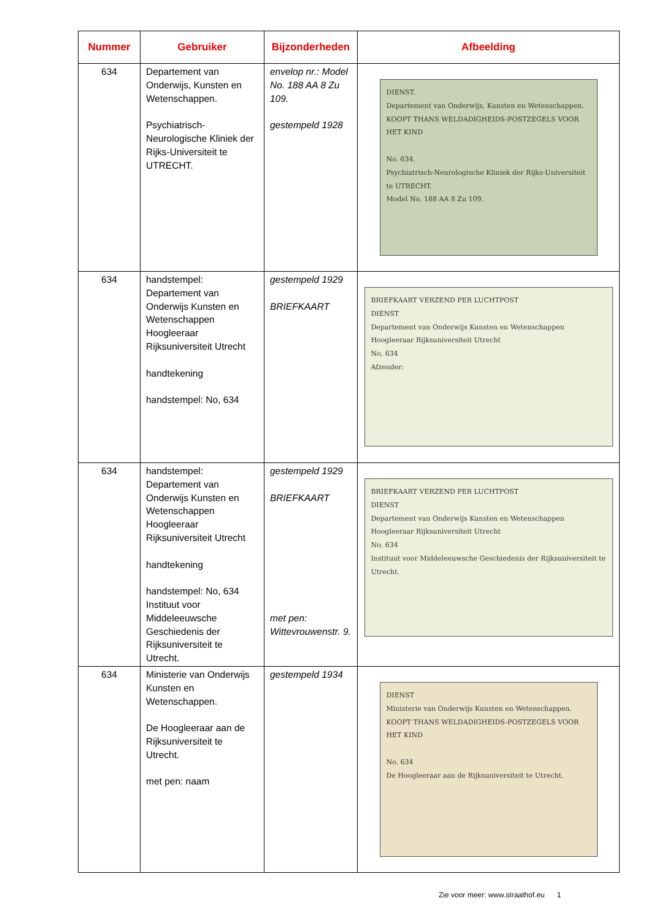| Nummer | Gebruiker | Bijzonderheden | Afbeelding |
| --- | --- | --- | --- |
| 634 | Departement van Onderwijs, Kunsten en Wetenschappen. Psychiatrisch-Neurologische Kliniek der Rijks-Universiteit te UTRECHT. | envelop nr.: Model No. 188 AA 8 Zu 109. gestempeld 1928 | DIENST. Departement van Onderwijs, Kunsten en Wetenschappen. KOOPT THANS WELDADIGHEIDS-POSTZEGELS VOOR HET KIND No. 634. Psychiatrisch-Neurologische Kliniek der Rijks-Universiteit te UTRECHT. Model No. 188 AA 8 Zu 109. |
| 634 | handstempel: Departement van Onderwijs Kunsten en Wetenschappen Hoogleeraar Rijksuniversiteit Utrecht handtekening handstempel: No, 634 | gestempeld 1929 BRIEFKAART | BRIEFKAART VERZEND PER LUCHTPOST DIENST Departement van Onderwijs Kunsten en Wetenschappen Hoogleeraar Rijksuniversiteit Utrecht No, 634 Afzender: |
| 634 | handstempel: Departement van Onderwijs Kunsten en Wetenschappen Hoogleeraar Rijksuniversiteit Utrecht handtekening handstempel: No, 634 Instituut voor Middeleeuwsche Geschiedenis der Rijksuniversiteit te Utrecht. | gestempeld 1929 BRIEFKAART met pen: Wittevrouwenstr. 9. | BRIEFKAART VERZEND PER LUCHTPOST DIENST Departement van Onderwijs Kunsten en Wetenschappen Hoogleeraar Rijksuniversiteit Utrecht No, 634 Instituut voor Middeleeuwsche Geschiedenis der Rijksuniversiteit te Utrecht. |
| 634 | Ministerie van Onderwijs Kunsten en Wetenschappen. De Hoogleeraar aan de Rijksuniversiteit te Utrecht. met pen: naam | gestempeld 1934 | DIENST Ministerie van Onderwijs Kunsten en Wetenschappen. KOOPT THANS WELDADIGHEIDS-POSTZEGELS VOOR HET KIND No. 634 De Hoogleeraar aan de Rijksuniversiteit te Utrecht. |
Zie voor meer: www.straathof.eu 1